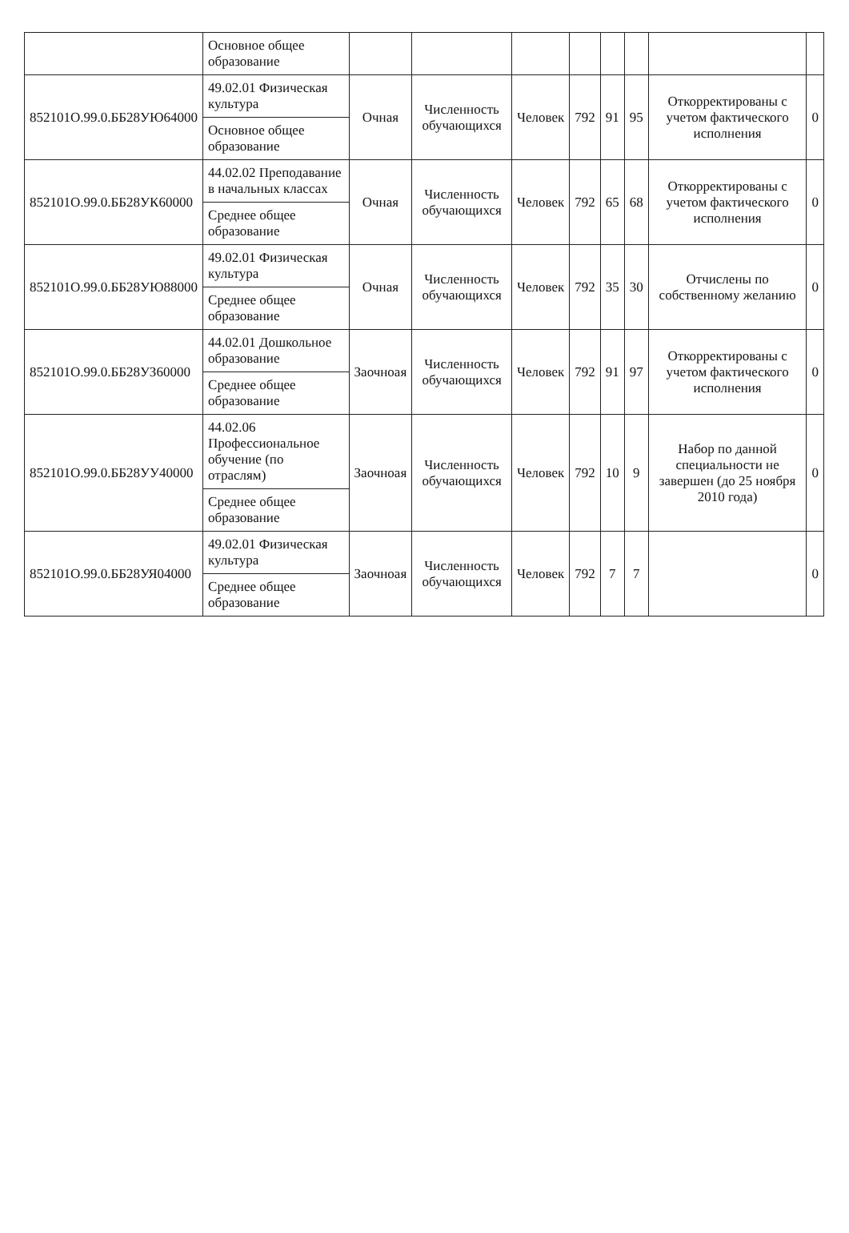| | Основное общее образование | | | | | | | | |
| 852101О.99.0.ББ28УЮ64000 | 49.02.01 Физическая культура | Очная | Численность обучающихся | Человек | 792 | 91 | 95 | Откорректированы с учетом фактического исполнения | 0 |
| | Основное общее образование | | | | | | | | |
| 852101О.99.0.ББ28УК60000 | 44.02.02 Преподавание в начальных классах | Очная | Численность обучающихся | Человек | 792 | 65 | 68 | Откорректированы с учетом фактического исполнения | 0 |
| | Среднее общее образование | | | | | | | | |
| 852101О.99.0.ББ28УЮ88000 | 49.02.01 Физическая культура | Очная | Численность обучающихся | Человек | 792 | 35 | 30 | Отчислены по собственному желанию | 0 |
| | Среднее общее образование | | | | | | | | |
| 852101О.99.0.ББ28УЗ60000 | 44.02.01 Дошкольное образование | Заочноая | Численность обучающихся | Человек | 792 | 91 | 97 | Откорректированы с учетом фактического исполнения | 0 |
| | Среднее общее образование | | | | | | | | |
| 852101О.99.0.ББ28УУ40000 | 44.02.06 Профессиональное обучение (по отраслям) | Заочноая | Численность обучающихся | Человек | 792 | 10 | 9 | Набор по данной специальности не завершен (до 25 ноября 2010 года) | 0 |
| | Среднее общее образование | | | | | | | | |
| 852101О.99.0.ББ28УЯ04000 | 49.02.01 Физическая культура | Заочноая | Численность обучающихся | Человек | 792 | 7 | 7 | | 0 |
| | Среднее общее образование | | | | | | | | |